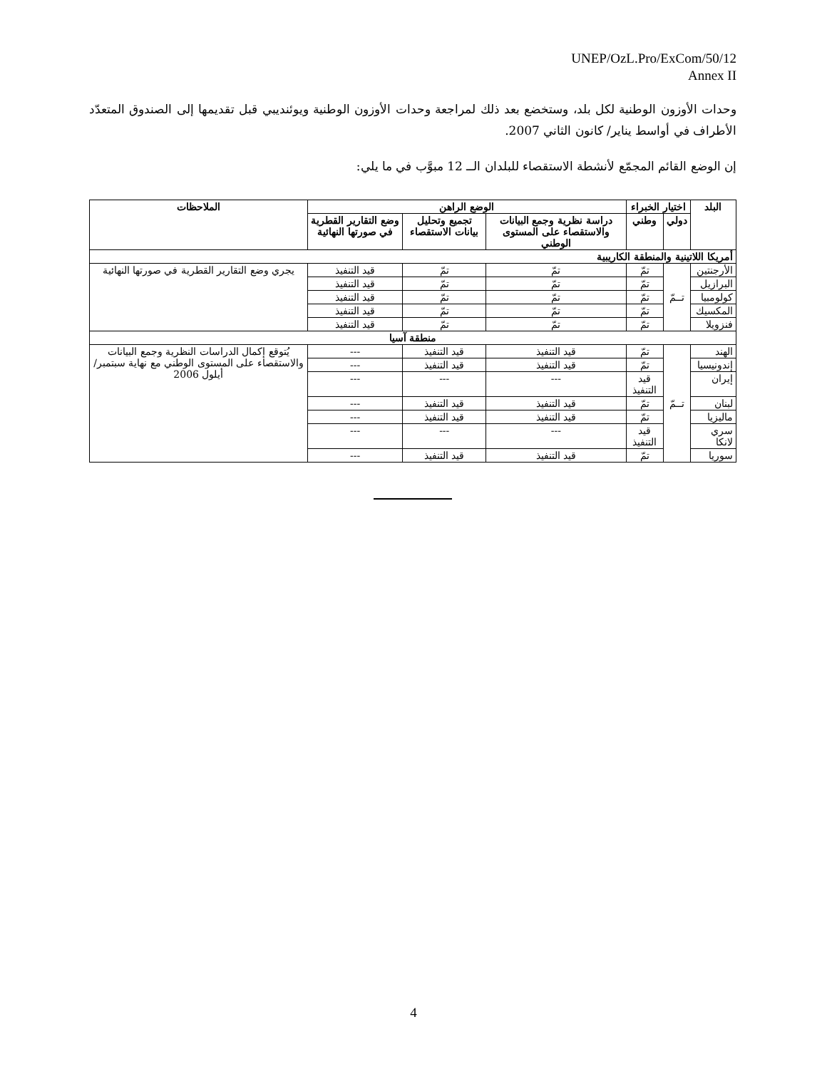UNEP/OzL.Pro/ExCom/50/12
Annex II
وحدات الأوزون الوطنية لكل بلد، وستخضع بعد ذلك لمراجعة وحدات الأوزون الوطنية ويوئنديبي قبل تقديمها إلى الصندوق المتعدّد الأطراف في أواسط يناير/ كانون الثاني 2007.
إن الوضع القائم المجمّع لأنشطة الاستقصاء للبلدان الــ 12 مبوَّب في ما يلي:
| البلد | اختيار الخبراء | | الوضع الراهن | | | الملاحظات |
| --- | --- | --- | --- | --- | --- | --- |
| | دولي | وطني | دراسة نظرية وجمع البيانات والاستقصاء على المستوى الوطني | تجميع وتحليل بيانات الاستقصاء | وضع التقارير القطرية في صورتها النهائية | |
| أمريكا اللاتينية والمنطقة الكاريبية | | | | | | |
| الأرجنتين | تــمّ | تمّ | تمّ | تمّ | قيد التنفيذ | يجري وضع التقارير القطرية في صورتها النهائية |
| البرازيل | | تمّ | تمّ | تمّ | قيد التنفيذ | |
| كولومبيا | | تمّ | تمّ | تمّ | قيد التنفيذ | |
| المكسيك | | تمّ | تمّ | تمّ | قيد التنفيذ | |
| فنزويلا | | تمّ | تمّ | تمّ | قيد التنفيذ | |
| منطقة آسيا | | | | | | |
| الهند | تــمّ | تمّ | قيد التنفيذ | قيد التنفيذ | --- | يُتوقع إكمال الدراسات النظرية وجمع البيانات والاستقصاء على المستوى الوطني مع نهاية سبتمبر/أيلول 2006 |
| إندونيسيا | | تمّ | قيد التنفيذ | قيد التنفيذ | --- | |
| إيران | | قيد التنفيذ | --- | --- | --- | |
| لبنان | | تمّ | قيد التنفيذ | قيد التنفيذ | --- | |
| ماليزيا | | تمّ | قيد التنفيذ | قيد التنفيذ | --- | |
| سري لانكا | | قيد التنفيذ | --- | --- | --- | |
| سوريا | | تمّ | قيد التنفيذ | قيد التنفيذ | --- | |
4